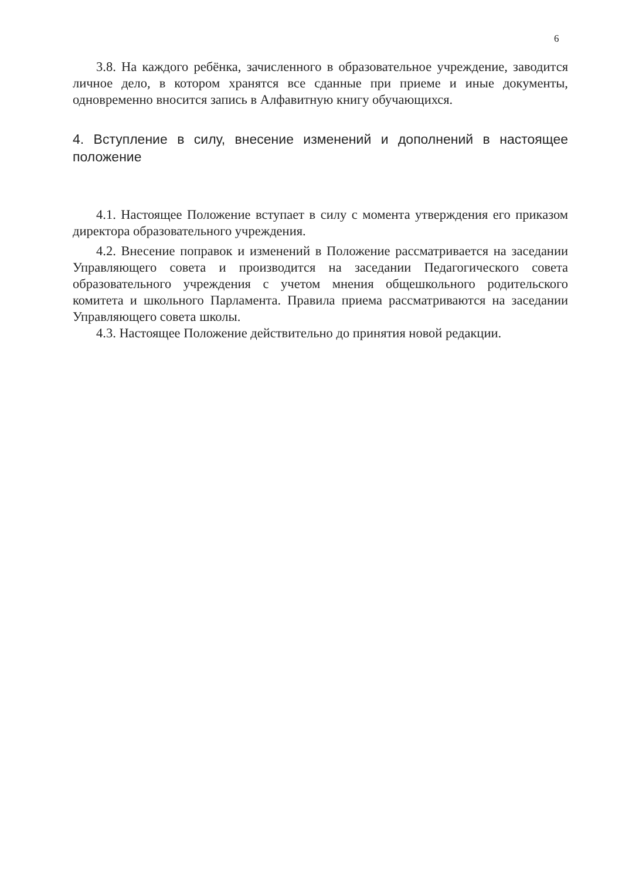6
3.8. На каждого ребёнка, зачисленного в образовательное учреждение, заводится личное дело, в котором хранятся все сданные при приеме и иные документы, одновременно вносится запись в Алфавитную книгу обучающихся.
4. Вступление в силу, внесение изменений и дополнений в настоящее положение
4.1. Настоящее Положение вступает в силу с момента утверждения его приказом директора образовательного учреждения.
4.2. Внесение поправок и изменений в Положение рассматривается на заседании Управляющего совета и производится на заседании Педагогического совета образовательного учреждения с учетом мнения общешкольного родительского комитета и школьного Парламента. Правила приема рассматриваются на заседании Управляющего совета школы.
4.3. Настоящее Положение действительно до принятия новой редакции.